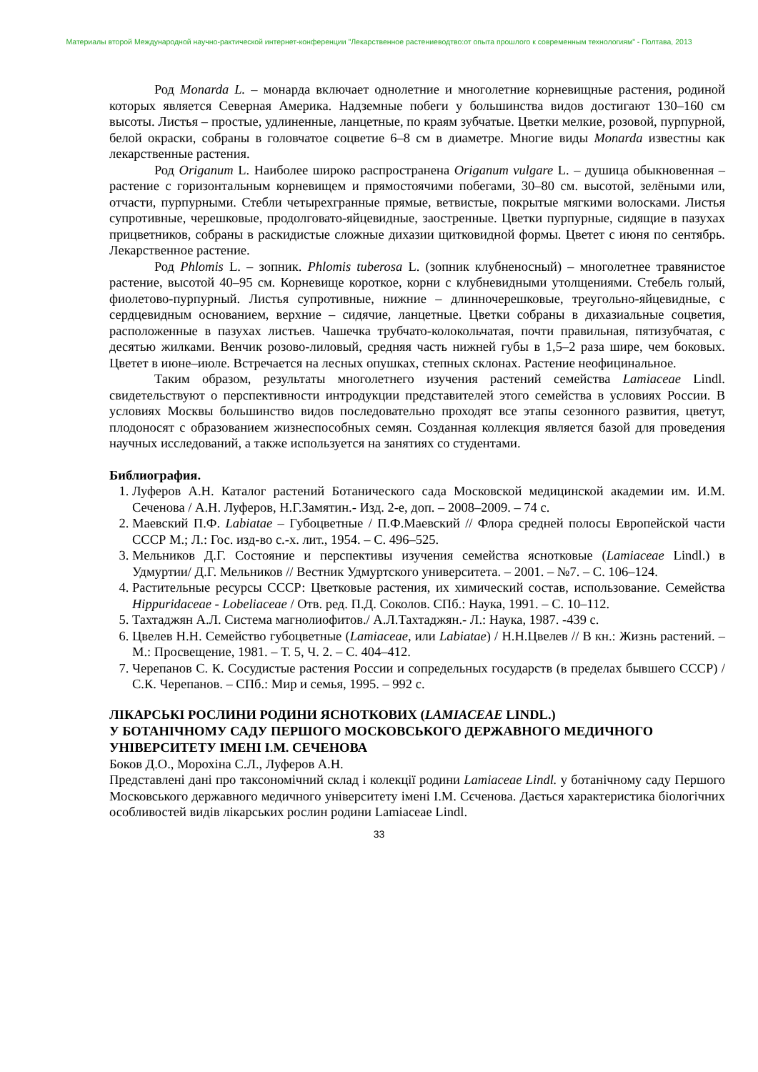Материалы второй Международной научно-рактической интернет-конференции "Лекарственное растениеводтво:от опыта прошлого к современным технологиям" - Полтава, 2013
Род Monarda L. – монарда включает однолетние и многолетние корневищные растения, родиной которых является Северная Америка. Надземные побеги у большинства видов достигают 130–160 см высоты. Листья – простые, удлиненные, ланцетные, по краям зубчатые. Цветки мелкие, розовой, пурпурной, белой окраски, собраны в головчатое соцветие 6–8 см в диаметре. Многие виды Monarda известны как лекарственные растения.
Род Origanum L. Наиболее широко распространена Origanum vulgare L. – душица обыкновенная – растение с горизонтальным корневищем и прямостоячими побегами, 30–80 см. высотой, зелёными или, отчасти, пурпурными. Стебли четырехгранные прямые, ветвистые, покрытые мягкими волосками. Листья супротивные, черешковые, продолговато-яйцевидные, заостренные. Цветки пурпурные, сидящие в пазухах прицветников, собраны в раскидистые сложные дихазии щитковидной формы. Цветет с июня по сентябрь. Лекарственное растение.
Род Phlomis L. – зопник. Phlomis tuberosa L. (зопник клубненосный) – многолетнее травянистое растение, высотой 40–95 см. Корневище короткое, корни с клубневидными утолщениями. Стебель голый, фиолетово-пурпурный. Листья супротивные, нижние – длинночерешковые, треугольно-яйцевидные, с сердцевидным основанием, верхние – сидячие, ланцетные. Цветки собраны в дихазиальные соцветия, расположенные в пазухах листьев. Чашечка трубчато-колокольчатая, почти правильная, пятизубчатая, с десятью жилками. Венчик розово-лиловый, средняя часть нижней губы в 1,5–2 раза шире, чем боковых. Цветет в июне–июле. Встречается на лесных опушках, степных склонах. Растение неофицинальное.
Таким образом, результаты многолетнего изучения растений семейства Lamiaceae Lindl. свидетельствуют о перспективности интродукции представителей этого семейства в условиях России. В условиях Москвы большинство видов последовательно проходят все этапы сезонного развития, цветут, плодоносят с образованием жизнеспособных семян. Созданная коллекция является базой для проведения научных исследований, а также используется на занятиях со студентами.
Библиография.
1. Луферов А.Н. Каталог растений Ботанического сада Московской медицинской академии им. И.М. Сеченова / А.Н. Луферов, Н.Г.Замятин.- Изд. 2-е, доп. – 2008–2009. – 74 с.
2. Маевский П.Ф. Labiatae – Губоцветные / П.Ф.Маевский // Флора средней полосы Европейской части СССР М.; Л.: Гос. изд-во с.-х. лит., 1954. – С. 496–525.
3. Мельников Д.Г. Состояние и перспективы изучения семейства яснотковые (Lamiaceae Lindl.) в Удмуртии/ Д.Г. Мельников // Вестник Удмуртского университета. – 2001. – №7. – С. 106–124.
4. Растительные ресурсы СССР: Цветковые растения, их химический состав, использование. Семейства Hippuridaceae - Lobeliaceae / Отв. ред. П.Д. Соколов. СПб.: Наука, 1991. – С. 10–112.
5. Тахтаджян А.Л. Система магнолиофитов./ А.Л.Тахтаджян.- Л.: Наука, 1987. -439 с.
6. Цвелев Н.Н. Семейство губоцветные (Lamiaceae, или Labiatae) / Н.Н.Цвелев // В кн.: Жизнь растений. – М.: Просвещение, 1981. – Т. 5, Ч. 2. – С. 404–412.
7. Черепанов С. К. Сосудистые растения России и сопредельных государств (в пределах бывшего СССР) / С.К. Черепанов. – СПб.: Мир и семья, 1995. – 992 с.
ЛІКАРСЬКІ РОСЛИНИ РОДИНИ ЯСНОТКОВИХ (LAMIACEAE LINDL.)
У БОТАНІЧНОМУ САДУ ПЕРШОГО МОСКОВСЬКОГО ДЕРЖАВНОГО МЕДИЧНОГО УНІВЕРСИТЕТУ ІМЕНІ І.М. СЕЧЕНОВА
Боков Д.О., Морохіна С.Л., Луферов А.Н.
Представлені дані про таксономічний склад і колекції родини Lamiaceae Lindl. у ботанічному саду Першого Московського державного медичного університету імені І.М. Сєченова. Дається характеристика біологічних особливостей видів лікарських рослин родини Lamiaceae Lindl.
33